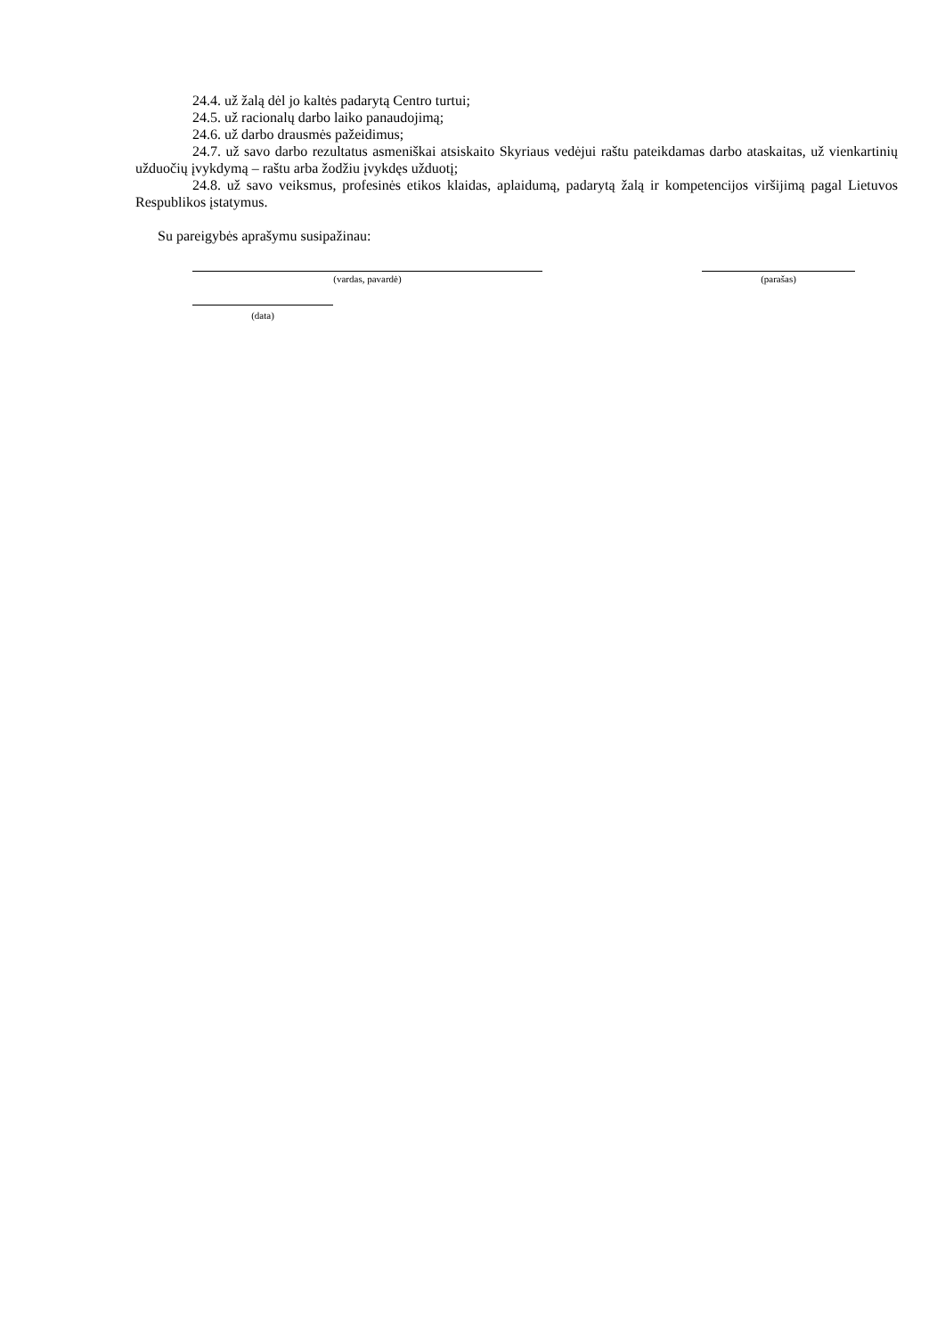24.4. už žalą dėl jo kaltės padarytą Centro turtui;
24.5. už racionalų darbo laiko panaudojimą;
24.6. už darbo drausmės pažeidimus;
24.7. už savo darbo rezultatus asmeniškai atsiskaito Skyriaus vedėjui raštu pateikdamas darbo ataskaitas, už vienkartinių užduočių įvykdymą – raštu arba žodžiu įvykdęs užduotį;
24.8. už savo veiksmus, profesinės etikos klaidas, aplaidumą, padarytą žalą ir kompetencijos viršijimą pagal Lietuvos Respublikos įstatymus.
Su pareigybės aprašymu susipažinau:
(vardas, pavardė) (parašas)
(data)